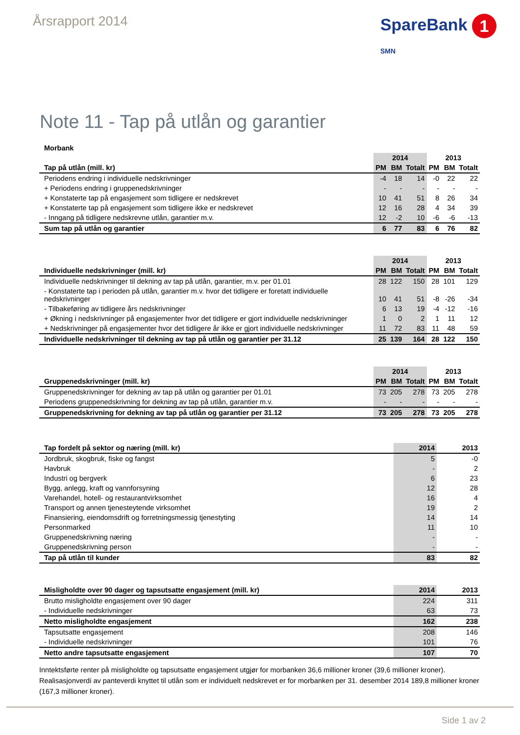Årsrapport 2014
SpareBank 1
SMN
Note 11 - Tap på utlån og garantier
| Morbank | | | | | | |
| --- | --- | --- | --- | --- | --- | --- |
| | 2014 | | | 2013 | | |
| Tap på utlån (mill. kr) | PM | BM | Totalt | PM | BM | Totalt |
| Periodens endring i individuelle nedskrivninger | -4 | 18 | 14 | -0 | 22 | 22 |
| + Periodens endring i gruppenedskrivninger | - | - | - | - | - | - |
| + Konstaterte tap på engasjement som tidligere er nedskrevet | 10 | 41 | 51 | 8 | 26 | 34 |
| + Konstaterte tap på engasjement som tidligere ikke er nedskrevet | 12 | 16 | 28 | 4 | 34 | 39 |
| - Inngang på tidligere nedskrevne utlån, garantier m.v. | 12 | -2 | 10 | -6 | -6 | -13 |
| Sum tap på utlån og garantier | 6 | 77 | 83 | 6 | 76 | 82 |
| | 2014 | | | 2013 | | |
| Individuelle nedskrivninger (mill. kr) | PM | BM | Totalt | PM | BM | Totalt |
| Individuelle nedskrivninger til dekning av tap på utlån, garantier, m.v. per 01.01 | 28 | 122 | 150 | 28 | 101 | 129 |
| - Konstaterte tap i perioden på utlån, garantier m.v. hvor det tidligere er foretatt individuelle nedskrivninger | 10 | 41 | 51 | -8 | -26 | -34 |
| - Tilbakeføring av tidligere års nedskrivninger | 6 | 13 | 19 | -4 | -12 | -16 |
| + Økning i nedskrivninger på engasjementer hvor det tidligere er gjort individuelle nedskrivninger | 1 | 0 | 2 | 1 | 11 | 12 |
| + Nedskrivninger på engasjementer hvor det tidligere år ikke er gjort individuelle nedskrivninger | 11 | 72 | 83 | 11 | 48 | 59 |
| Individuelle nedskrivninger til dekning av tap på utlån og garantier per 31.12 | 25 | 139 | 164 | 28 | 122 | 150 |
| | 2014 | | | 2013 | | |
| Gruppenedskrivninger (mill. kr) | PM | BM | Totalt | PM | BM | Totalt |
| Gruppenedskrivninger for dekning av tap på utlån og garantier per 01.01 | 73 | 205 | 278 | 73 | 205 | 278 |
| Periodens gruppenedskrivning for dekning av tap på utlån, garantier m.v. | - | - | - | - | - | - |
| Gruppenedskrivning for dekning av tap på utlån og garantier per 31.12 | 73 | 205 | 278 | 73 | 205 | 278 |
| Tap fordelt på sektor og næring (mill. kr) | 2014 | 2013 |
| --- | --- | --- |
| Jordbruk, skogbruk, fiske og fangst | 5 | -0 |
| Havbruk | - | 2 |
| Industri og bergverk | 6 | 23 |
| Bygg, anlegg, kraft og vannforsyning | 12 | 28 |
| Varehandel, hotell- og restaurantvirksomhet | 16 | 4 |
| Transport og annen tjenesteytende virksomhet | 19 | 2 |
| Finansiering, eiendomsdrift og forretningsmessig tjenestyting | 14 | 14 |
| Personmarked | 11 | 10 |
| Gruppenedskrivning næring | - | - |
| Gruppenedskrivning person | - | - |
| Tap på utlån til kunder | 83 | 82 |
| Misligholdte over 90 dager og tapsutsatte engasjement (mill. kr) | 2014 | 2013 |
| Brutto misligholdte engasjement over 90 dager | 224 | 311 |
| - Individuelle nedskrivninger | 63 | 73 |
| Netto misligholdte engasjement | 162 | 238 |
| Tapsutsatte engasjement | 208 | 146 |
| - Individuelle nedskrivninger | 101 | 76 |
| Netto andre tapsutsatte engasjement | 107 | 70 |
Inntektsførte renter på misligholdte og tapsutsatte engasjement utgjør for morbanken 36,6 millioner kroner (39,6 millioner kroner). Realisasjonverdi av panteverdi knyttet til utlån som er individuelt nedskrevet er for morbanken per 31. desember 2014 189,8 millioner kroner (167,3 millioner kroner).
Side 1 av 2